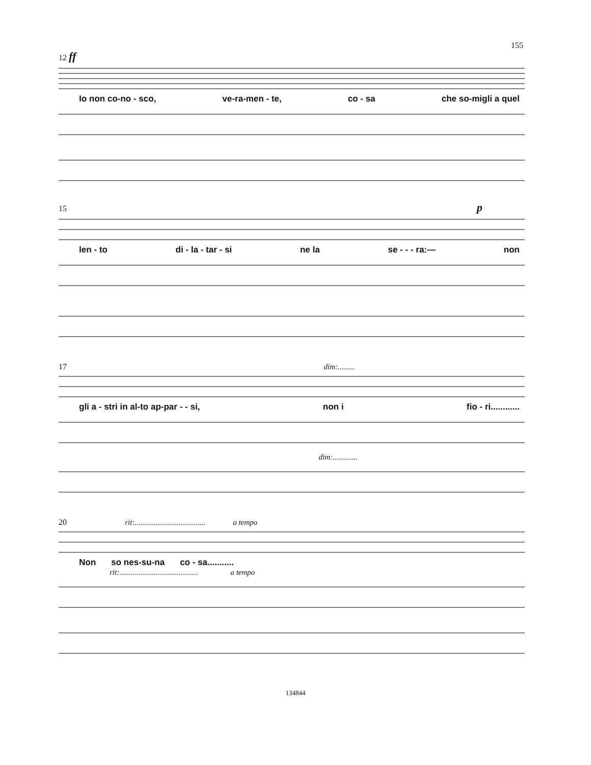155
12 ff
Io non co-no - sco, ve-ra-men - te, co - sa che so-migli a quel
15 p
len - to di - la - tar - si ne la se - - - ra:— non
17 dim:.........
gli a - stri in al-to ap-par - - si, non i fio - ri............
dim:.............
20 rit:..................................... a tempo
Non so nes-su-na co - sa...........
rit:......................................... a tempo
134844